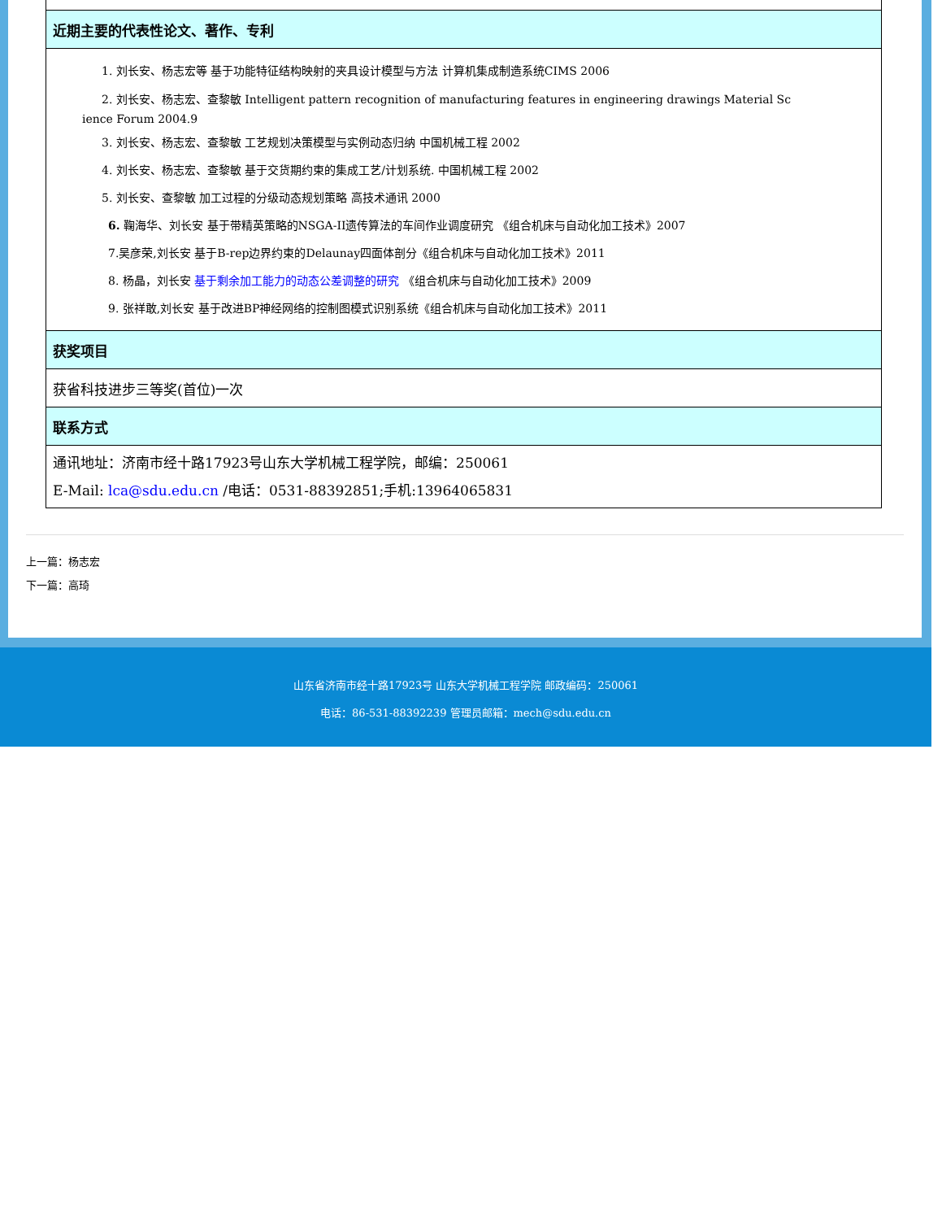| 近期主要的代表性论文、著作、专利 |
| 1. 刘长安、杨志宏等 基于功能特征结构映射的夹具设计模型与方法 计算机集成制造系统CIMS 2006 2. 刘长安、杨志宏、查黎敏 Intelligent pattern recognition of manufacturing features in engineering drawings Material Sc ience Forum 2004.9 3. 刘长安、杨志宏、查黎敏 工艺规划决策模型与实例动态归纳 中国机械工程 2002 4. 刘长安、杨志宏、查黎敏 基于交货期约束的集成工艺/计划系统. 中国机械工程 2002 5. 刘长安、查黎敏 加工过程的分级动态规划策略 高技术通讯 2000 6. 鞠海华、刘长安 基于带精英策略的NSGA-II遗传算法的车间作业调度研究 《组合机床与自动化加工技术》2007 7.吴彦荣,刘长安 基于B-rep边界约束的Delaunay四面体剖分《组合机床与自动化加工技术》2011 8. 杨晶，刘长安 基于剩余加工能力的动态公差调整的研究 《组合机床与自动化加工技术》2009 9. 张祥敢,刘长安 基于改进BP神经网络的控制图模式识别系统《组合机床与自动化加工技术》2011 |
| 获奖项目 |
| 获省科技进步三等奖(首位)一次 |
| 联系方式 |
| 通讯地址：济南市经十路17923号山东大学机械工程学院，邮编：250061 E-Mail: lca@sdu.edu.cn /电话：0531-88392851;手机:13964065831 |
上一篇：杨志宏
下一篇：高琦
山东省济南市经十路17923号 山东大学机械工程学院 邮政编码：250061
电话：86-531-88392239 管理员邮箱：mech@sdu.edu.cn